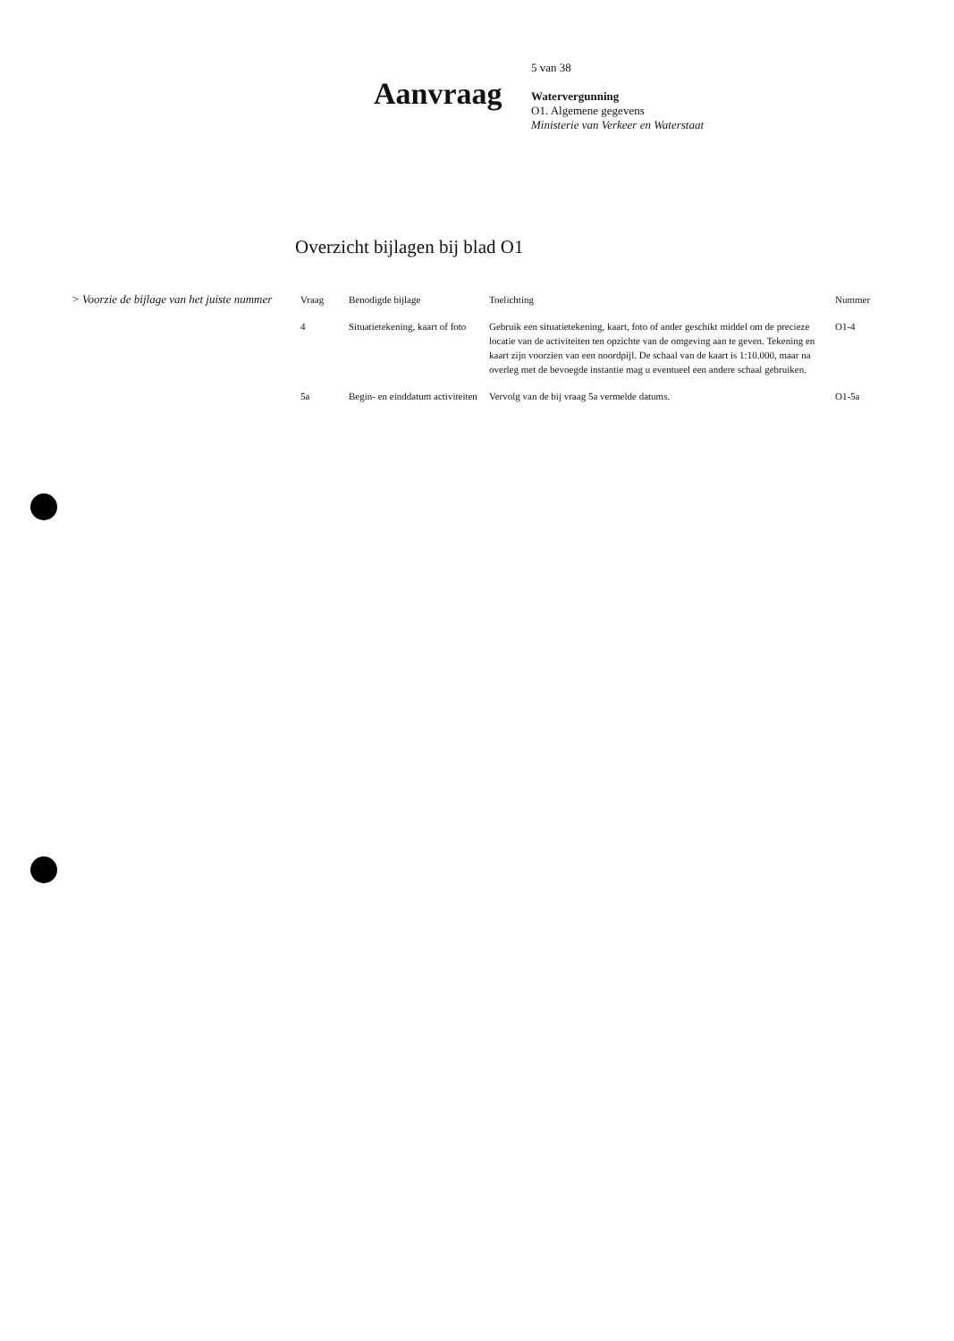Aanvraag
5 van 38
Watervergunning
O1. Algemene gegevens
Ministerie van Verkeer en Waterstaat
Overzicht bijlagen bij blad O1
> Voorzie de bijlage van het juiste nummer
| Vraag | Benodigde bijlage | Toelichting | Nummer |
| --- | --- | --- | --- |
| 4 | Situatietekening, kaart of foto | Gebruik een situatietekening, kaart, foto of ander geschikt middel om de precieze locatie van de activiteiten ten opzichte van de omgeving aan te geven. Tekening en kaart zijn voorzien van een noordpijl. De schaal van de kaart is 1:10.000, maar na overleg met de bevoegde instantie mag u eventueel een andere schaal gebruiken. | O1-4 |
| 5a | Begin- en einddatum activiteiten | Vervolg van de bij vraag 5a vermelde datums. | O1-5a |